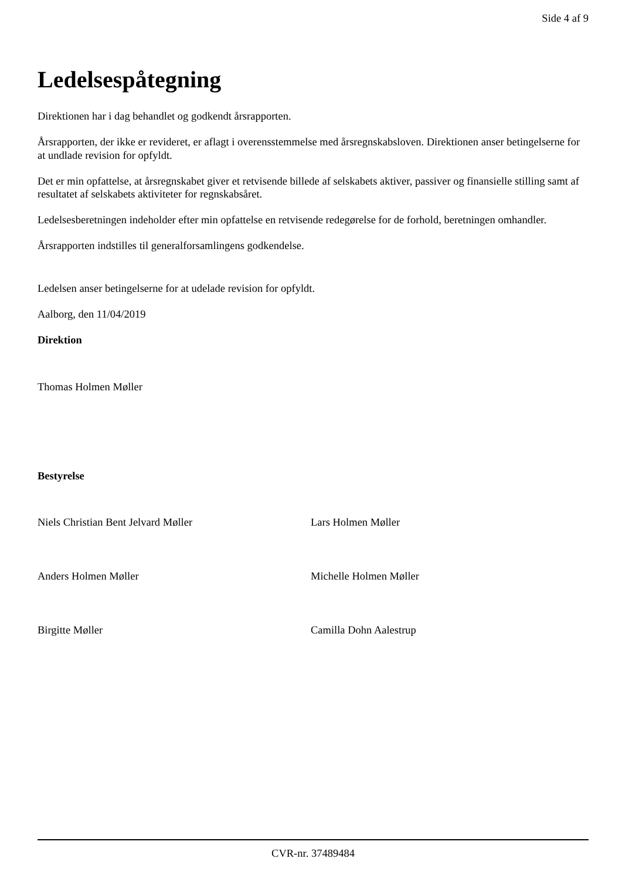Side 4 af 9
Ledelsespåtegning
Direktionen har i dag behandlet og godkendt årsrapporten.
Årsrapporten, der ikke er revideret, er aflagt i overensstemmelse med årsregnskabsloven. Direktionen anser betingelserne for at undlade revision for opfyldt.
Det er min opfattelse, at årsregnskabet giver et retvisende billede af selskabets aktiver, passiver og finansielle stilling samt af resultatet af selskabets aktiviteter for regnskabsåret.
Ledelsesberetningen indeholder efter min opfattelse en retvisende redegørelse for de forhold, beretningen omhandler.
Årsrapporten indstilles til generalforsamlingens godkendelse.
Ledelsen anser betingelserne for at udelade revision for opfyldt.
Aalborg, den 11/04/2019
Direktion
Thomas Holmen Møller
Bestyrelse
Niels Christian Bent Jelvard Møller Lars Holmen Møller
Anders Holmen Møller Michelle Holmen Møller
Birgitte Møller Camilla Dohn Aalestrup
CVR-nr. 37489484